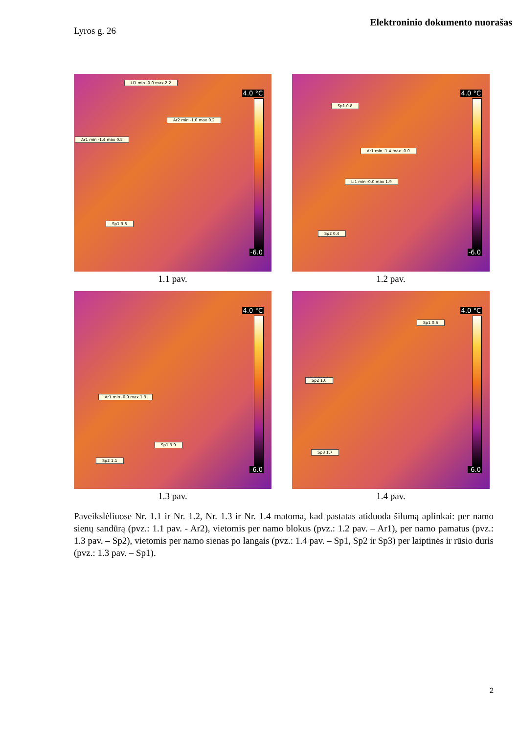Elektroninio dokumento nuorašas
Lyros g. 26
Li1 min -0.0 max 2.2
Ar2 min -1.0 max 0.2
Ar1 min -1.4 max 0.5
Sp1 3.6
4.0 °C
-6.0
1.1 pav.
Sp1 0.8
Ar1 min -1.4 max -0.0
Li1 min -0.0 max 1.9
Sp2 0.4
4.0 °C
-6.0
1.2 pav.
Ar1 min -0.9 max 1.3
Sp1 3.9
Sp2 1.1
4.0 °C
-6.0
1.3 pav.
Sp1 0.6
Sp2 1.0
Sp3 1.7
4.0 °C
-6.0
1.4 pav.
Paveikslėliuose Nr. 1.1 ir Nr. 1.2, Nr. 1.3 ir Nr. 1.4 matoma, kad pastatas atiduoda šilumą aplinkai: per namo sienų sandūrą (pvz.: 1.1 pav. - Ar2), vietomis per namo blokus (pvz.: 1.2 pav. – Ar1), per namo pamatus (pvz.: 1.3 pav. – Sp2), vietomis per namo sienas po langais (pvz.: 1.4 pav. – Sp1, Sp2 ir Sp3) per laiptinės ir rūsio duris (pvz.: 1.3 pav. – Sp1).
2